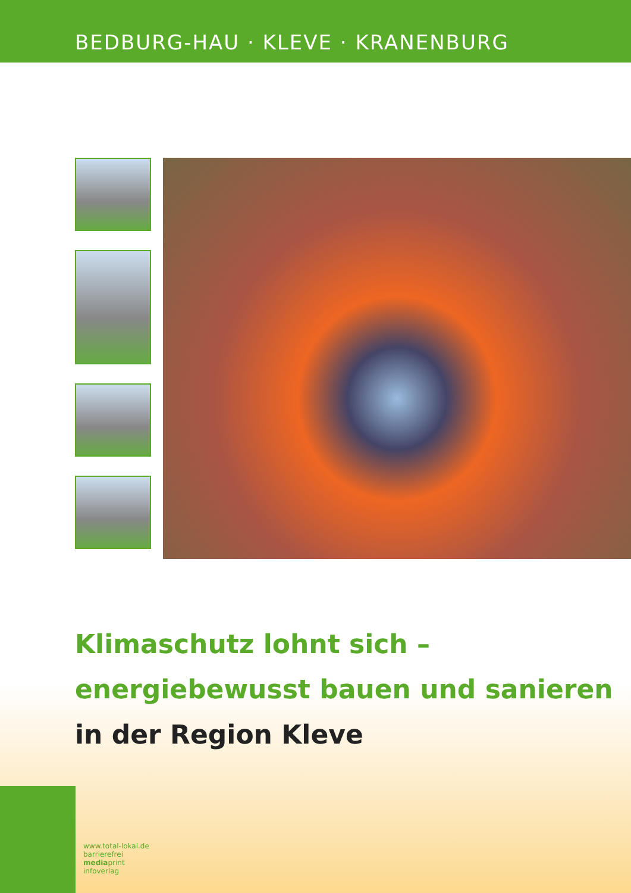BEDBURG-HAU · KLEVE · KRANENBURG
Klimaschutz lohnt sich –
energiebewusst bauen und sanieren
in der Region Kleve
www.total-lokal.de
barrierefrei
mediaprint
infoverlag